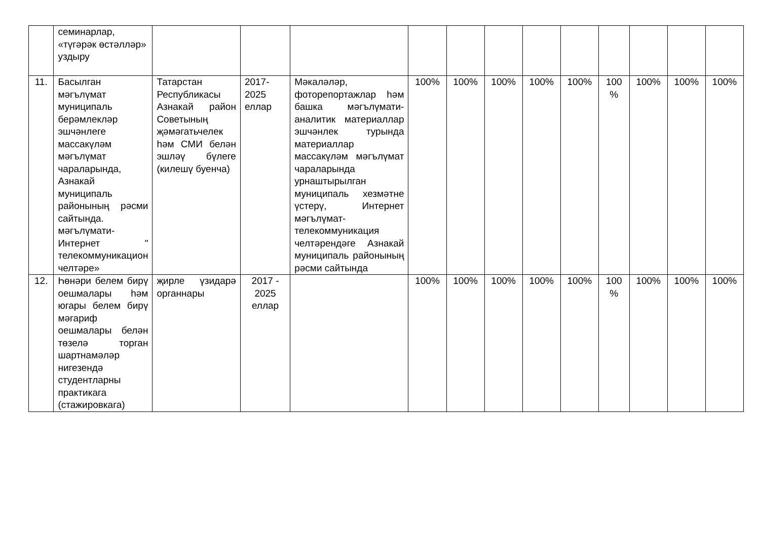| | семинарлар, «түгәрәк өстәлләр» уздыру | | | | | | | | | | | | |
| 11. | Басылган мәгълүмат муниципаль берәмлекләр эшчәнлеге массакүләм мәгълүмат чараларында, Азнакай муниципаль районының рәсми сайтында. мәгълүмати-Интернет " телекоммуникацион челтәре» | Татарстан Республикасы Азнакай район Советының җәмәгатьчелек һәм СМИ белән эшләү бүлеге (килешү буенча) | 2017-2025 еллар | Мәкаләләр, фоторепортажлар һәм башка мәгълүмати-аналитик материаллар эшчәнлек турында материаллар массакүләм мәгълүмат чараларында урнаштырылган муниципаль хезмәтне үстерү, Интернет мәгълүмат-телекоммуникация челтәрендәге Азнакай муниципаль районының рәсми сайтында | 100% | 100% | 100% | 100% | 100% | 100 % | 100% | 100% | 100% |
| 12. | Һөнәри белем бирү оешмалары һәм югары белем бирү мәгариф оешмалары белән төзелә торган шартнамәләр нигезендә студентларны практикага (стажировкага) | җирле үзидарә органнары | 2017 - 2025 еллар | | 100% | 100% | 100% | 100% | 100% | 100 % | 100% | 100% | 100% |